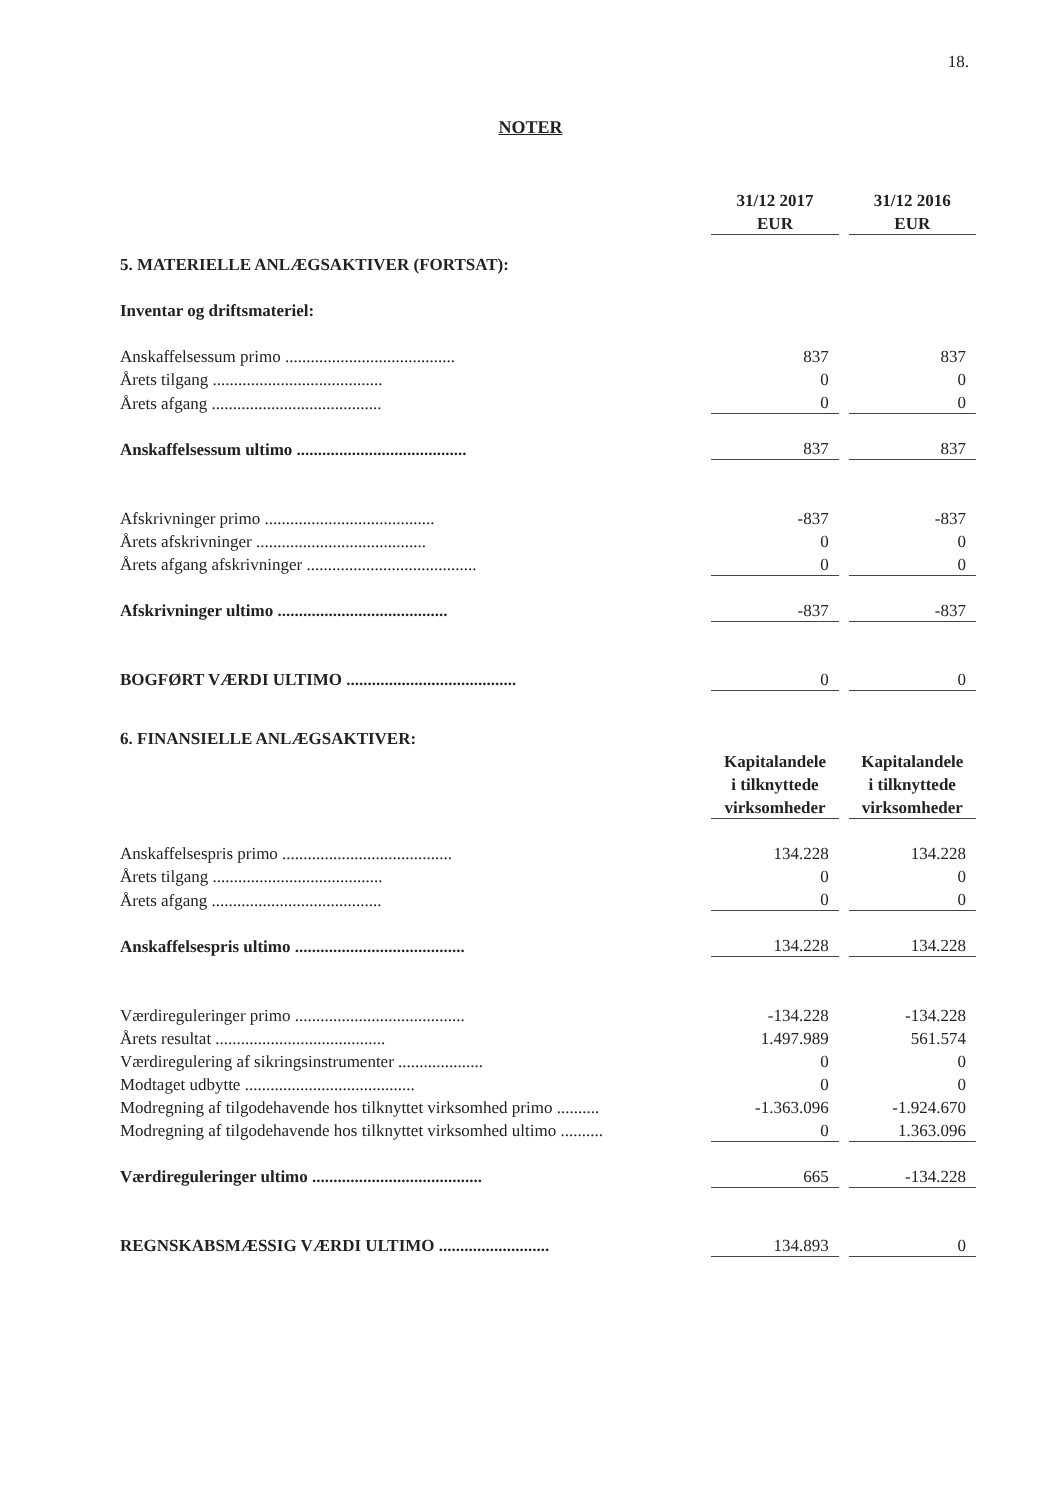18.
NOTER
| | 31/12 2017 | | 31/12 2016 |
| | EUR | | EUR |
| 5. MATERIELLE ANLÆGSAKTIVER (FORTSAT): | | | |
| Inventar og driftsmateriel: | | | |
| Anskaffelsessum primo ........................................ | 837 | | 837 |
| Årets tilgang ........................................ | 0 | | 0 |
| Årets afgang ........................................ | 0 | | 0 |
| Anskaffelsessum ultimo ........................................ | 837 | | 837 |
| Afskrivninger primo ........................................ | -837 | | -837 |
| Årets afskrivninger ........................................ | 0 | | 0 |
| Årets afgang afskrivninger ........................................ | 0 | | 0 |
| Afskrivninger ultimo ........................................ | -837 | | -837 |
| BOGFØRT VÆRDI ULTIMO ........................................ | 0 | | 0 |
| 6. FINANSIELLE ANLÆGSAKTIVER: | | | |
| | Kapitalandele | | Kapitalandele |
| | i tilknyttede | | i tilknyttede |
| | virksomheder | | virksomheder |
| Anskaffelsespris primo ........................................ | 134.228 | | 134.228 |
| Årets tilgang ........................................ | 0 | | 0 |
| Årets afgang ........................................ | 0 | | 0 |
| Anskaffelsespris ultimo ........................................ | 134.228 | | 134.228 |
| Værdireguleringer primo ........................................ | -134.228 | | -134.228 |
| Årets resultat ........................................ | 1.497.989 | | 561.574 |
| Værdiregulering af sikringsinstrumenter .................... | 0 | | 0 |
| Modtaget udbytte ........................................ | 0 | | 0 |
| Modregning af tilgodehavende hos tilknyttet virksomhed primo .......... | -1.363.096 | | -1.924.670 |
| Modregning af tilgodehavende hos tilknyttet virksomhed ultimo .......... | 0 | | 1.363.096 |
| Værdireguleringer ultimo ........................................ | 665 | | -134.228 |
| REGNSKABSMÆSSIG VÆRDI ULTIMO .......................... | 134.893 | | 0 |